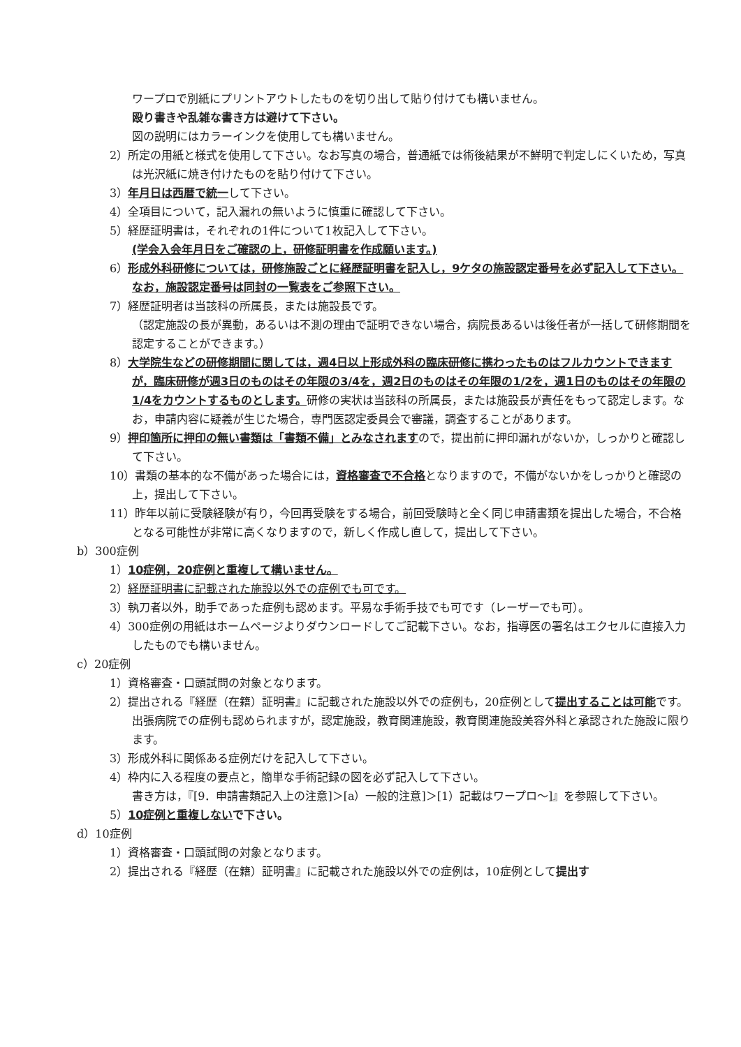ワープロで別紙にプリントアウトしたものを切り出して貼り付けても構いません。
殴り書きや乱雑な書き方は避けて下さい。
図の説明にはカラーインクを使用しても構いません。
2）所定の用紙と様式を使用して下さい。なお写真の場合，普通紙では術後結果が不鮮明で判定しにくいため，写真は光沢紙に焼き付けたものを貼り付けて下さい。
3）年月日は西暦で統一して下さい。
4）全項目について，記入漏れの無いように慎重に確認して下さい。
5）経歴証明書は，それぞれの1件について1枚記入して下さい。
(学会入会年月日をご確認の上，研修証明書を作成願います。)
6）形成外科研修については，研修施設ごとに経歴証明書を記入し，9ケタの施設認定番号を必ず記入して下さい。なお，施設認定番号は同封の一覧表をご参照下さい。
7）経歴証明者は当該科の所属長，または施設長です。
（認定施設の長が異動，あるいは不測の理由で証明できない場合，病院長あるいは後任者が一括して研修期間を認定することができます。）
8）大学院生などの研修期間に関しては，週4日以上形成外科の臨床研修に携わったものはフルカウントできますが，臨床研修が週3日のものはその年限の3/4を，週2日のものはその年限の1/2を，週1日のものはその年限の1/4をカウントするものとします。研修の実状は当該科の所属長，または施設長が責任をもって認定します。なお，申請内容に疑義が生じた場合，専門医認定委員会で審議，調査することがあります。
9）押印箇所に押印の無い書類は「書類不備」とみなされますので，提出前に押印漏れがないか，しっかりと確認して下さい。
10）書類の基本的な不備があった場合には，資格審査で不合格となりますので，不備がないかをしっかりと確認の上，提出して下さい。
11）昨年以前に受験経験が有り，今回再受験をする場合，前回受験時と全く同じ申請書類を提出した場合，不合格となる可能性が非常に高くなりますので，新しく作成し直して，提出して下さい。
b）300症例
1）10症例，20症例と重複して構いません。
2）経歴証明書に記載された施設以外での症例でも可です。
3）執刀者以外，助手であった症例も認めます。平易な手術手技でも可です（レーザーでも可）。
4）300症例の用紙はホームページよりダウンロードしてご記載下さい。なお，指導医の署名はエクセルに直接入力したものでも構いません。
c）20症例
1）資格審査・口頭試問の対象となります。
2）提出される『経歴（在籍）証明書』に記載された施設以外での症例も，20症例として提出することは可能です。出張病院での症例も認められますが，認定施設，教育関連施設，教育関連施設美容外科と承認された施設に限ります。
3）形成外科に関係ある症例だけを記入して下さい。
4）枠内に入る程度の要点と，簡単な手術記録の図を必ず記入して下さい。
書き方は，『[9．申請書類記入上の注意]＞[a）一般的注意]＞[1）記載はワープロ～]』を参照して下さい。
5）10症例と重複しない で下さい。
d）10症例
1）資格審査・口頭試問の対象となります。
2）提出される『経歴（在籍）証明書』に記載された施設以外での症例は，10症例として提出す